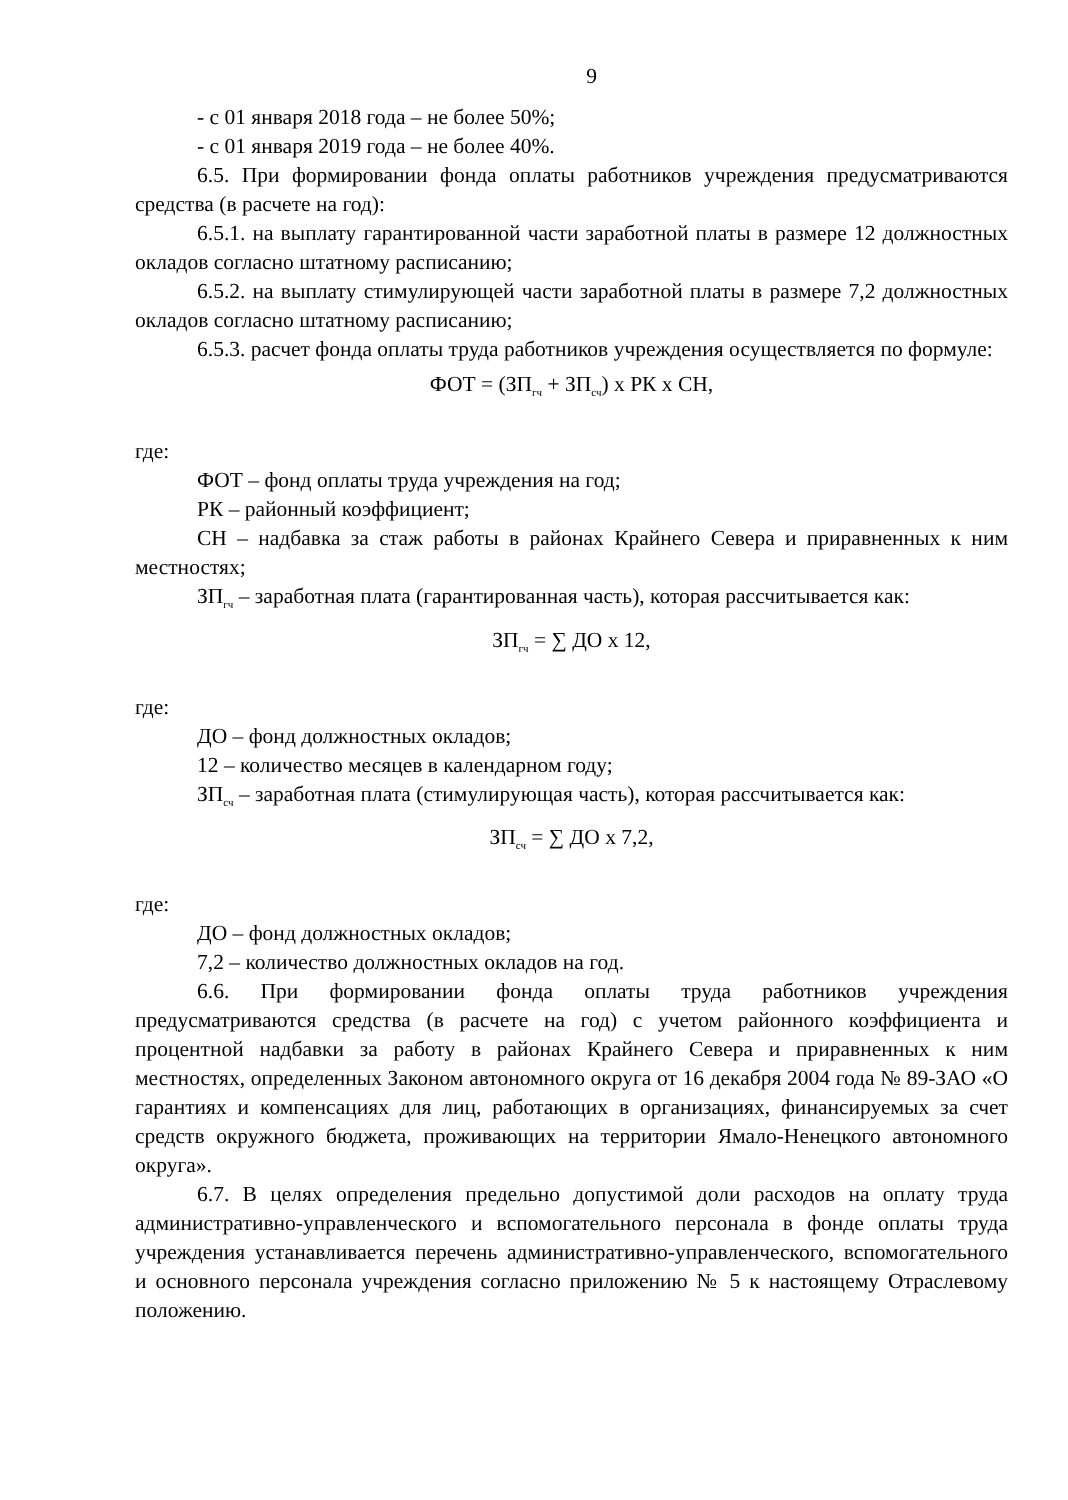9
- с 01 января 2018 года – не более 50%;
- с 01 января 2019 года – не более 40%.
6.5. При формировании фонда оплаты работников учреждения предусматриваются средства (в расчете на год):
6.5.1. на выплату гарантированной части заработной платы в размере 12 должностных окладов согласно штатному расписанию;
6.5.2. на выплату стимулирующей части заработной платы в размере 7,2 должностных окладов согласно штатному расписанию;
6.5.3. расчет фонда оплаты труда работников учреждения осуществляется по формуле:
ФОТ = (ЗП<sub>гч</sub> + ЗП<sub>сч</sub>) х РК х СН,
где:
ФОТ – фонд оплаты труда учреждения на год;
РК – районный коэффициент;
СН – надбавка за стаж работы в районах Крайнего Севера и приравненных к ним местностях;
ЗП<sub>гч</sub> – заработная плата (гарантированная часть), которая рассчитывается как:
ЗП<sub>гч</sub> = ∑ ДО х 12,
где:
ДО – фонд должностных окладов;
12 – количество месяцев в календарном году;
ЗП<sub>сч</sub> – заработная плата (стимулирующая часть), которая рассчитывается как:
ЗП<sub>сч</sub> = ∑ ДО х 7,2,
где:
ДО – фонд должностных окладов;
7,2 – количество должностных окладов на год.
6.6. При формировании фонда оплаты труда работников учреждения предусматриваются средства (в расчете на год) с учетом районного коэффициента и процентной надбавки за работу в районах Крайнего Севера и приравненных к ним местностях, определенных Законом автономного округа от 16 декабря 2004 года № 89-ЗАО «О гарантиях и компенсациях для лиц, работающих в организациях, финансируемых за счет средств окружного бюджета, проживающих на территории Ямало-Ненецкого автономного округа».
6.7. В целях определения предельно допустимой доли расходов на оплату труда административно-управленческого и вспомогательного персонала в фонде оплаты труда учреждения устанавливается перечень административно-управленческого, вспомогательного и основного персонала учреждения согласно приложению № 5 к настоящему Отраслевому положению.